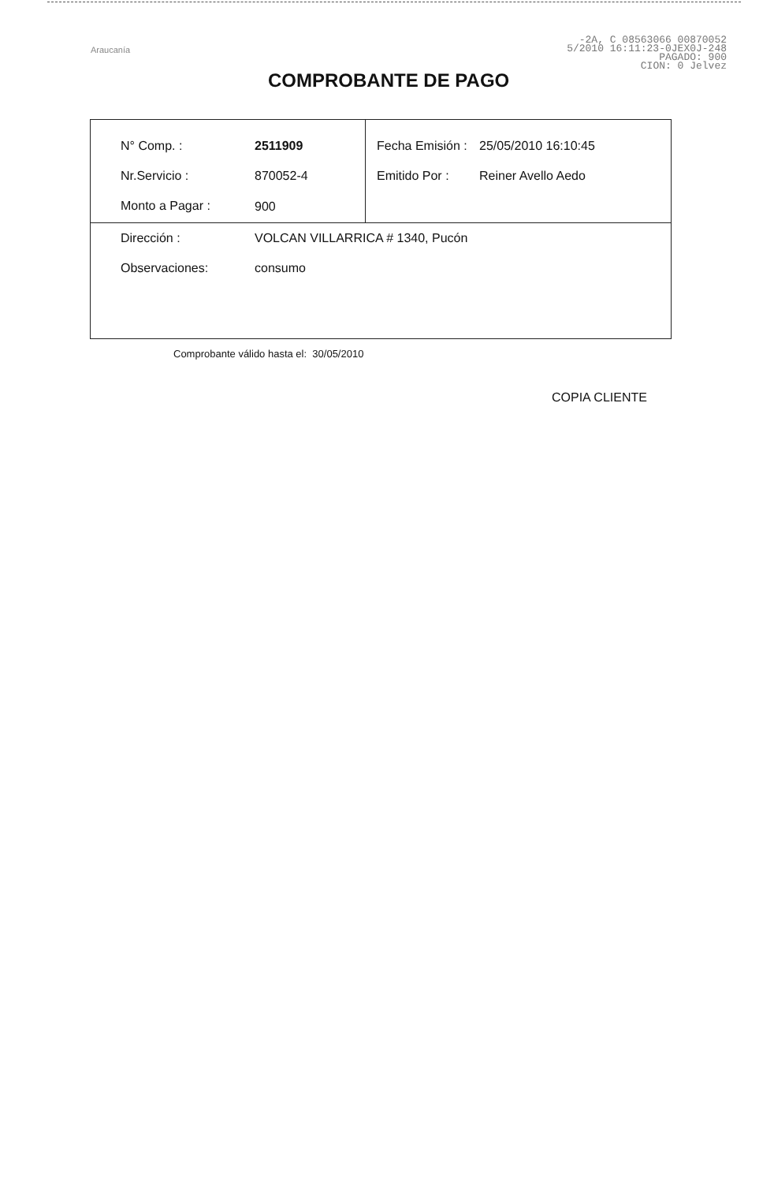Araucanía
-2A, C 08563066 00870052
5/2010 16:11:23-0JEX0J-248
PAGADO: 900
CION: 0 Jelvez
COMPROBANTE DE PAGO
| N° Comp. : | 2511909 | Fecha Emisión : | 25/05/2010 16:10:45 |
| Nr.Servicio : | 870052-4 | Emitido Por : | Reiner Avello Aedo |
| Monto a Pagar : | 900 | | |
| Dirección : | VOLCAN VILLARRICA # 1340, Pucón | | |
| Observaciones: | consumo | | |
Comprobante válido hasta el: 30/05/2010
COPIA CLIENTE